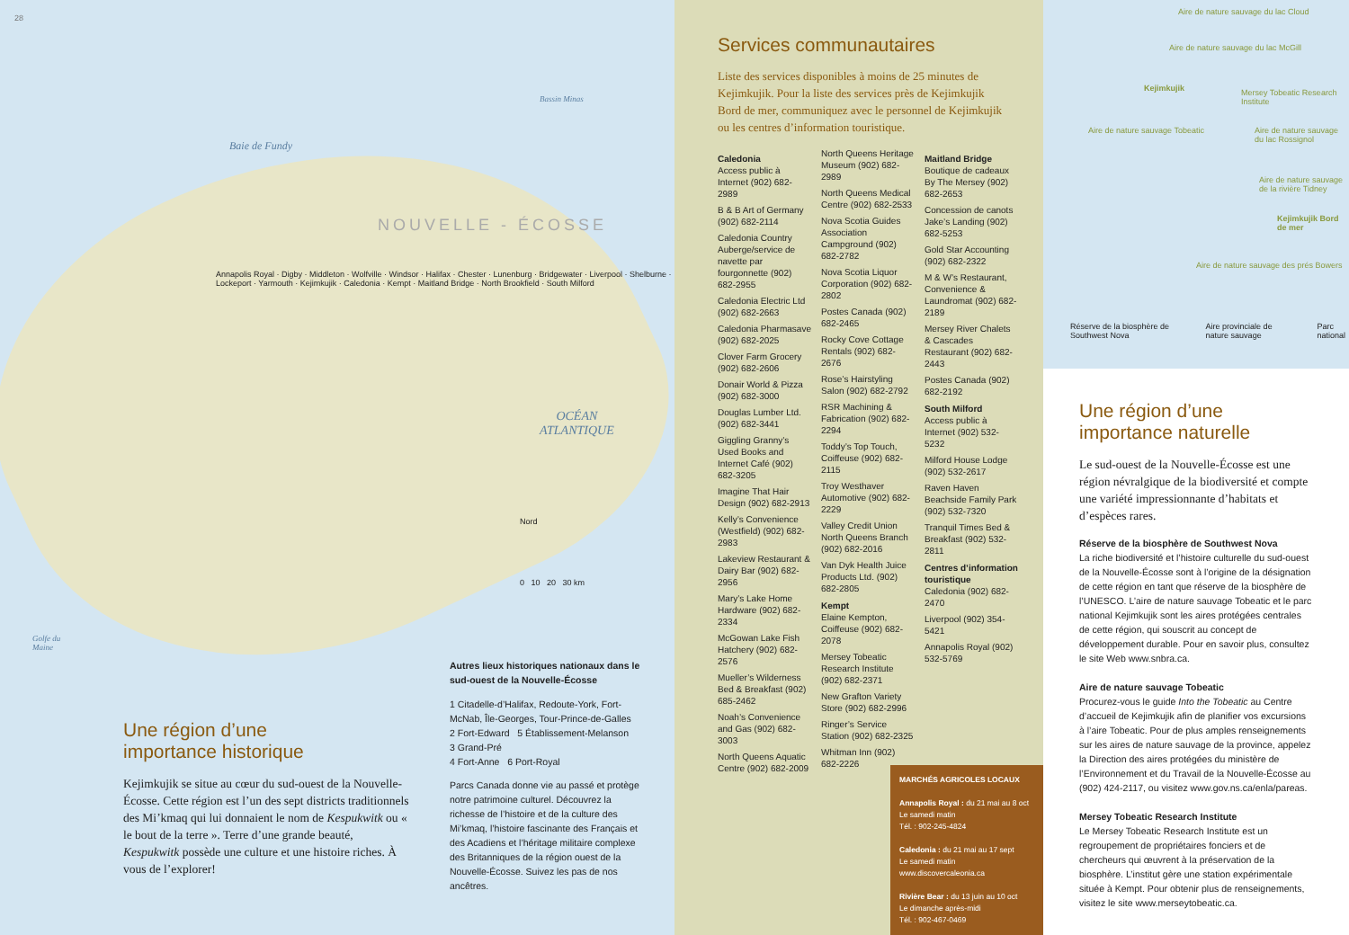28
Baie de Fundy
Bassin Minas
NOUVELLE - ÉCOSSE
Annapolis Royal · Digby · Middleton · Wolfville · Windsor · Halifax · Chester · Lunenburg · Bridgewater · Liverpool · Shelburne · Lockeport · Yarmouth · Kejimkujik · Caledonia · Kempt · Maitland Bridge · North Brookfield · South Milford
OCÉAN
ATLANTIQUE
Golfe du
Maine
Nord
0 10 20 30 km
Une région d’une
importance historique
Kejimkujik se situe au cœur du sud-ouest de la Nouvelle-Écosse. Cette région est l’un des sept districts traditionnels des Mi’kmaq qui lui donnaient le nom de Kespukwitk ou « le bout de la terre ». Terre d’une grande beauté, Kespukwitk possède une culture et une histoire riches. À vous de l’explorer!
Autres lieux historiques nationaux dans le sud-ouest de la Nouvelle-Écosse
1 Citadelle-d’Halifax, Redoute-York, Fort-McNab, Île-Georges, Tour-Prince-de-Galles
2 Fort-Edward 5 Établissement-Melanson
3 Grand-Pré
4 Fort-Anne 6 Port-Royal
Parcs Canada donne vie au passé et protège notre patrimoine culturel. Découvrez la richesse de l’histoire et de la culture des Mi’kmaq, l’histoire fascinante des Français et des Acadiens et l’héritage militaire complexe des Britanniques de la région ouest de la Nouvelle-Écosse. Suivez les pas de nos ancêtres.
Services communautaires
Liste des services disponibles à moins de 25 minutes de Kejimkujik. Pour la liste des services près de Kejimkujik Bord de mer, communiquez avec le personnel de Kejimkujik ou les centres d’information touristique.
Caledonia
Access public à Internet (902) 682-2989
B & B Art of Germany (902) 682-2114
Caledonia Country Auberge/service de navette par fourgonnette (902) 682-2955
Caledonia Electric Ltd (902) 682-2663
Caledonia Pharmasave (902) 682-2025
Clover Farm Grocery (902) 682-2606
Donair World & Pizza (902) 682-3000
Douglas Lumber Ltd. (902) 682-3441
Giggling Granny’s Used Books and Internet Café (902) 682-3205
Imagine That Hair Design (902) 682-2913
Kelly’s Convenience (Westfield) (902) 682-2983
Lakeview Restaurant & Dairy Bar (902) 682-2956
Mary’s Lake Home Hardware (902) 682-2334
McGowan Lake Fish Hatchery (902) 682-2576
Mueller’s Wilderness Bed & Breakfast (902) 685-2462
Noah’s Convenience and Gas (902) 682-3003
North Queens Aquatic Centre (902) 682-2009
North Queens Heritage Museum (902) 682-2989
North Queens Medical Centre (902) 682-2533
Nova Scotia Guides Association Campground (902) 682-2782
Nova Scotia Liquor Corporation (902) 682-2802
Postes Canada (902) 682-2465
Rocky Cove Cottage Rentals (902) 682-2676
Rose’s Hairstyling Salon (902) 682-2792
RSR Machining & Fabrication (902) 682-2294
Toddy’s Top Touch, Coiffeuse (902) 682-2115
Troy Westhaver Automotive (902) 682-2229
Valley Credit Union North Queens Branch (902) 682-2016
Van Dyk Health Juice Products Ltd. (902) 682-2805
Kempt
Elaine Kempton, Coiffeuse (902) 682-2078
Mersey Tobeatic Research Institute (902) 682-2371
New Grafton Variety Store (902) 682-2996
Ringer’s Service Station (902) 682-2325
Whitman Inn (902) 682-2226
Maitland Bridge
Boutique de cadeaux By The Mersey (902) 682-2653
Concession de canots Jake’s Landing (902) 682-5253
Gold Star Accounting (902) 682-2322
M & W’s Restaurant, Convenience & Laundromat (902) 682-2189
Mersey River Chalets & Cascades Restaurant (902) 682-2443
Postes Canada (902) 682-2192
South Milford
Access public à Internet (902) 532-5232
Milford House Lodge (902) 532-2617
Raven Haven Beachside Family Park (902) 532-7320
Tranquil Times Bed & Breakfast (902) 532-2811
Centres d’information touristique
Caledonia (902) 682-2470
Liverpool (902) 354-5421
Annapolis Royal (902) 532-5769
MARCHÉS AGRICOLES LOCAUX
Annapolis Royal : du 21 mai au 8 oct
Le samedi matin
Tél. : 902-245-4824
Caledonia : du 21 mai au 17 sept
Le samedi matin
www.discovercaleonia.ca
Rivière Bear : du 13 juin au 10 oct
Le dimanche après-midi
Tél. : 902-467-0469
Aire de nature sauvage du lac Cloud
Aire de nature sauvage du lac McGill
Kejimkujik
Mersey Tobeatic Research Institute
Aire de nature sauvage Tobeatic
Aire de nature sauvage du lac Rossignol
Aire de nature sauvage de la rivière Tidney
Kejimkujik Bord de mer
Aire de nature sauvage des prés Bowers
Réserve de la biosphère de Southwest Nova Aire provinciale de nature sauvage Parc national
Une région d’une importance naturelle
Le sud-ouest de la Nouvelle-Écosse est une région névralgique de la biodiversité et compte une variété impressionnante d’habitats et d’espèces rares.
Réserve de la biosphère de Southwest Nova
La riche biodiversité et l’histoire culturelle du sud-ouest de la Nouvelle-Écosse sont à l’origine de la désignation de cette région en tant que réserve de la biosphère de l’UNESCO. L’aire de nature sauvage Tobeatic et le parc national Kejimkujik sont les aires protégées centrales de cette région, qui souscrit au concept de développement durable. Pour en savoir plus, consultez le site Web www.snbra.ca.
Aire de nature sauvage Tobeatic
Procurez-vous le guide Into the Tobeatic au Centre d’accueil de Kejimkujik afin de planifier vos excursions à l’aire Tobeatic. Pour de plus amples renseignements sur les aires de nature sauvage de la province, appelez la Direction des aires protégées du ministère de l’Environnement et du Travail de la Nouvelle-Écosse au (902) 424-2117, ou visitez www.gov.ns.ca/enla/pareas.
Mersey Tobeatic Research Institute
Le Mersey Tobeatic Research Institute est un regroupement de propriétaires fonciers et de chercheurs qui œuvrent à la préservation de la biosphère. L’institut gère une station expérimentale située à Kempt. Pour obtenir plus de renseignements, visitez le site www.merseytobeatic.ca.